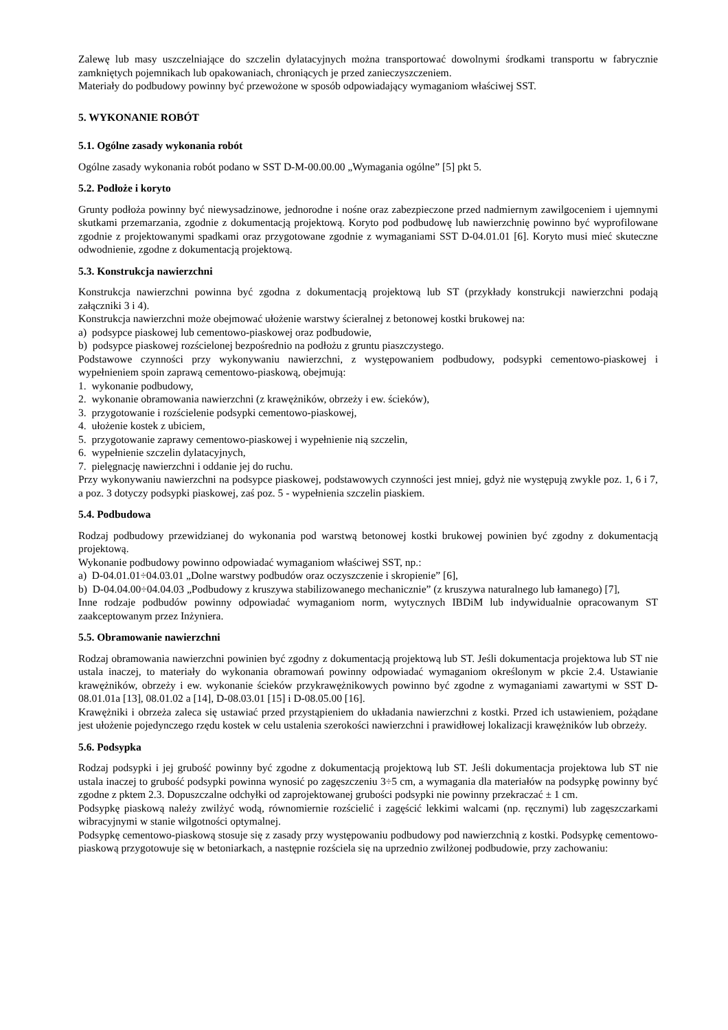Zalewę lub masy uszczelniające do szczelin dylatacyjnych można transportować dowolnymi środkami transportu w fabrycznie zamkniętych pojemnikach lub opakowaniach, chroniących je przed zanieczyszczeniem.
Materiały do podbudowy powinny być przewożone w sposób odpowiadający wymaganiom właściwej SST.
5. WYKONANIE ROBÓT
5.1. Ogólne zasady wykonania robót
Ogólne zasady wykonania robót podano w SST D-M-00.00.00 „Wymagania ogólne” [5] pkt 5.
5.2. Podłoże i koryto
Grunty podłoża powinny być niewysadzinowe, jednorodne i nośne oraz zabezpieczone przed nadmiernym zawilgoceniem i ujemnymi skutkami przemarzania, zgodnie z dokumentacją projektową. Koryto pod podbudowę lub nawierzchnię powinno być wyprofilowane zgodnie z projektowanymi spadkami oraz przygotowane zgodnie z wymaganiami SST D-04.01.01 [6]. Koryto musi mieć skuteczne odwodnienie, zgodne z dokumentacją projektową.
5.3. Konstrukcja nawierzchni
Konstrukcja nawierzchni powinna być zgodna z dokumentacją projektową lub ST (przykłady konstrukcji nawierzchni podają załączniki 3 i 4).
Konstrukcja nawierzchni może obejmować ułożenie warstwy ścieralnej z betonowej kostki brukowej na:
a) podsypce piaskowej lub cementowo-piaskowej oraz podbudowie,
b) podsypce piaskowej rozścielonej bezpośrednio na podłożu z gruntu piaszczystego.
Podstawowe czynności przy wykonywaniu nawierzchni, z występowaniem podbudowy, podsypki cementowo-piaskowej i wypełnieniem spoin zaprawą cementowo-piaskową, obejmują:
1. wykonanie podbudowy,
2. wykonanie obramowania nawierzchni (z krawężników, obrzeży i ew. ścieków),
3. przygotowanie i rozścielenie podsypki cementowo-piaskowej,
4. ułożenie kostek z ubiciem,
5. przygotowanie zaprawy cementowo-piaskowej i wypełnienie nią szczelin,
6. wypełnienie szczelin dylatacyjnych,
7. pielęgnację nawierzchni i oddanie jej do ruchu.
Przy wykonywaniu nawierzchni na podsypce piaskowej, podstawowych czynności jest mniej, gdyż nie występują zwykle poz. 1, 6 i 7, a poz. 3 dotyczy podsypki piaskowej, zaś poz. 5 - wypełnienia szczelin piaskiem.
5.4. Podbudowa
Rodzaj podbudowy przewidzianej do wykonania pod warstwą betonowej kostki brukowej powinien być zgodny z dokumentacją projektową.
Wykonanie podbudowy powinno odpowiadać wymaganiom właściwej SST, np.:
a) D-04.01.01÷04.03.01 „Dolne warstwy podbudów oraz oczyszczenie i skropienie” [6],
b) D-04.04.00÷04.04.03 „Podbudowy z kruszywa stabilizowanego mechanicznie” (z kruszywa naturalnego lub łamanego) [7],
Inne rodzaje podbudów powinny odpowiadać wymaganiom norm, wytycznych IBDiM lub indywidualnie opracowanym ST zaakceptowanym przez Inżyniera.
5.5. Obramowanie nawierzchni
Rodzaj obramowania nawierzchni powinien być zgodny z dokumentacją projektową lub ST. Jeśli dokumentacja projektowa lub ST nie ustala inaczej, to materiały do wykonania obramowań powinny odpowiadać wymaganiom określonym w pkcie 2.4. Ustawianie krawężników, obrzeży i ew. wykonanie ścieków przykrawężnikowych powinno być zgodne z wymaganiami zawartymi w SST D-08.01.01a [13], 08.01.02 a [14], D-08.03.01 [15] i D-08.05.00 [16].
Krawężniki i obrzeża zaleca się ustawiać przed przystąpieniem do układania nawierzchni z kostki. Przed ich ustawieniem, pożądane jest ułożenie pojedynczego rzędu kostek w celu ustalenia szerokości nawierzchni i prawidłowej lokalizacji krawężników lub obrzeży.
5.6. Podsypka
Rodzaj podsypki i jej grubość powinny być zgodne z dokumentacją projektową lub ST. Jeśli dokumentacja projektowa lub ST nie ustala inaczej to grubość podsypki powinna wynosić po zagęszczeniu 3÷5 cm, a wymagania dla materiałów na podsypkę powinny być zgodne z pktem 2.3. Dopuszczalne odchyłki od zaprojektowanej grubości podsypki nie powinny przekraczać ± 1 cm.
Podsypkę piaskową należy zwilżyć wodą, równomiernie rozścielić i zagęścić lekkimi walcami (np. ręcznymi) lub zagęszczarkami wibracyjnymi w stanie wilgotności optymalnej.
Podsypkę cementowo-piaskową stosuje się z zasady przy występowaniu podbudowy pod nawierzchnią z kostki. Podsypkę cementowo-piaskową przygotowuje się w betoniarkach, a następnie rozściela się na uprzednio zwilżonej podbudowie, przy zachowaniu: